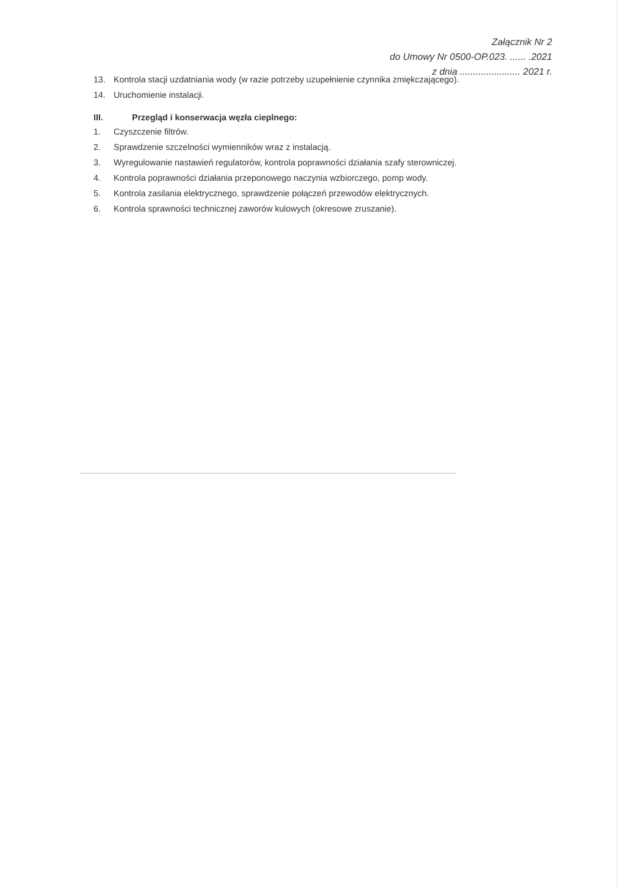Załącznik Nr 2
do Umowy Nr 0500-OP.023. ...... .2021
z dnia ....................... 2021 r.
13. Kontrola stacji uzdatniania wody (w razie potrzeby uzupełnienie czynnika zmiękczającego).
14. Uruchomienie instalacji.
III. Przegląd i konserwacja węzła cieplnego:
1. Czyszczenie filtrów.
2. Sprawdzenie szczelności wymienników wraz z instalacją.
3. Wyregulowanie nastawień regulatorów, kontrola poprawności działania szafy sterowniczej.
4. Kontrola poprawności działania przeponowego naczynia wzbiorczego, pomp wody.
5. Kontrola zasilania elektrycznego, sprawdzenie połączeń przewodów elektrycznych.
6. Kontrola sprawności technicznej zaworów kulowych (okresowe zruszanie).